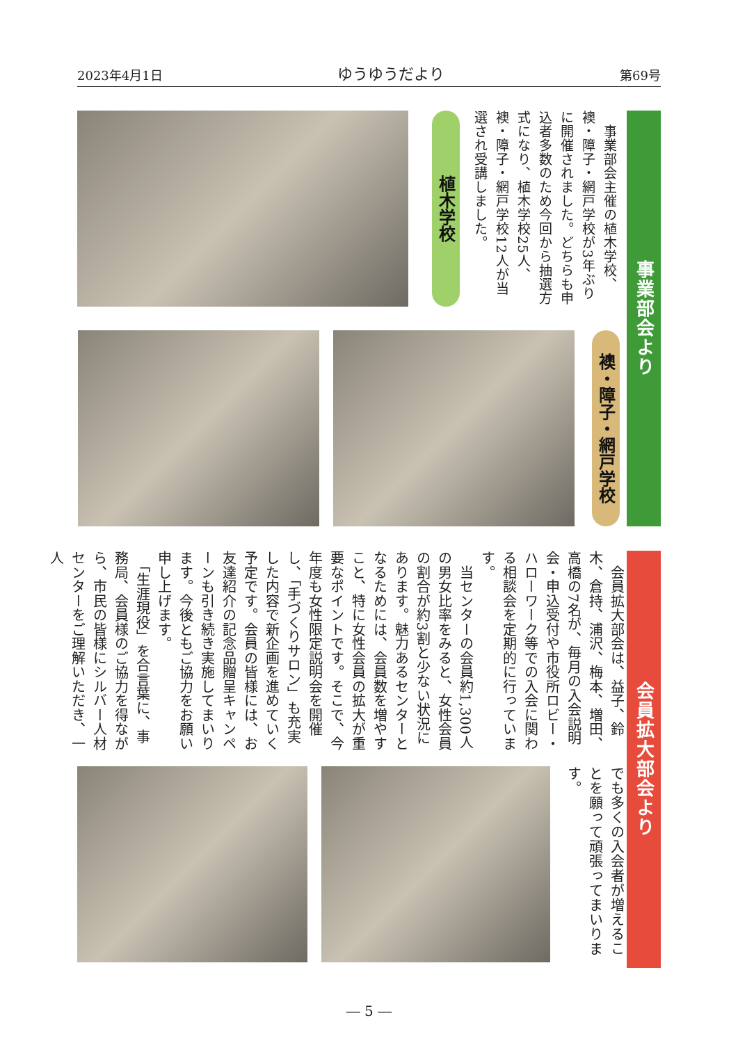2023年4月1日 ゆうゆうだより 第69号
事業部会より
　事業部会主催の植木学校、襖・障子・網戸学校が3年ぶりに開催されました。どちらも申込者多数のため今回から抽選方式になり、植木学校25人、襖・障子・網戸学校12人が当選され受講しました。
植木学校
襖・障子・網戸学校
会員拡大部会より
　会員拡大部会は、益子、鈴木、倉持、浦沢、梅本、増田、高橋の7名が、毎月の入会説明会・申込受付や市役所ロビー・ハローワーク等での入会に関わる相談会を定期的に行っています。
　当センターの会員約1,300人の男女比率をみると、女性会員の割合が約3割と少ない状況にあります。魅力あるセンターとなるためには、会員数を増やすこと、特に女性会員の拡大が重要なポイントです。そこで、今年度も女性限定説明会を開催し、「手づくりサロン」も充実した内容で新企画を進めていく予定です。会員の皆様には、お友達紹介の記念品贈呈キャンペーンも引き続き実施してまいります。今後ともご協力をお願い申し上げます。
　「生涯現役」を合言葉に、事務局、会員様のご協力を得ながら、市民の皆様にシルバー人材センターをご理解いただき、一人
でも多くの入会者が増えることを願って頑張ってまいります。
― 5 ―